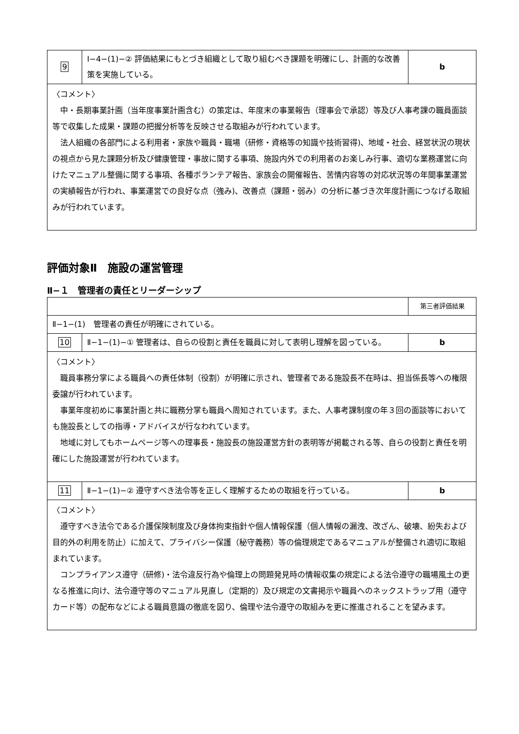| 9 | Ⅰ−4−(1)−② 評価結果にもとづき組織として取り組むべき課題を明確にし、計画的な改善策を実施している。 | b |
| 〈コメント〉 中・長期事業計画（当年度事業計画含む）の策定は、年度末の事業報告（理事会で承認）等及び人事考課の職員面談等で収集した成果・課題の把握分析等を反映させる取組みが行われています。 法人組織の各部門による利用者・家族や職員・職場（研修・資格等の知識や技術習得)、地域・社会、経営状況の現状の視点から見た課題分析及び健康管理・事故に関する事項、施設内外での利用者のお楽しみ行事、適切な業務運営に向けたマニュアル整備に関する事項、各種ボランテア報告、家族会の開催報告、苦情内容等の対応状況等の年間事業運営の実績報告が行われ、事業運営での良好な点（強み)、改善点（課題・弱み）の分析に基づき次年度計画につなげる取組みが行われています。 | | |
評価対象Ⅱ　施設の運営管理
Ⅱ−１　管理者の責任とリーダーシップ
| | | 第三者評価結果 |
| Ⅱ−1−(1) 管理者の責任が明確にされている。 | | |
| 10 | Ⅱ−1−(1)−① 管理者は、自らの役割と責任を職員に対して表明し理解を図っている。 | b |
| 〈コメント〉 職員事務分掌による職員への責任体制（役割）が明確に示され、管理者である施設長不在時は、担当係長等への権限委譲が行われています。 事業年度初めに事業計画と共に職務分掌も職員へ周知されています。また、人事考課制度の年３回の面談等においても施設長としての指導・アドバイスが行なわれています。 地域に対してもホームページ等への理事長・施設長の施設運営方針の表明等が掲載される等、自らの役割と責任を明確にした施設運営が行われています。 | | |
| 11 | Ⅱ−1−(1)−② 遵守すべき法令等を正しく理解するための取組を行っている。 | b |
| 〈コメント〉 遵守すべき法令である介護保険制度及び身体拘束指針や個人情報保護（個人情報の漏洩、改ざん、破壊、紛失および目的外の利用を防止）に加えて、プライバシー保護（秘守義務）等の倫理規定であるマニュアルが整備され適切に取組まれています。 コンプライアンス遵守（研修)・法令違反行為や倫理上の問題発見時の情報収集の規定による法令遵守の職場風土の更なる推進に向け、法令遵守等のマニュアル見直し（定期的）及び規定の文書掲示や職員へのネックストラップ用（遵守カード等）の配布などによる職員意識の徹底を図り、倫理や法令遵守の取組みを更に推進されることを望みます。 | | |